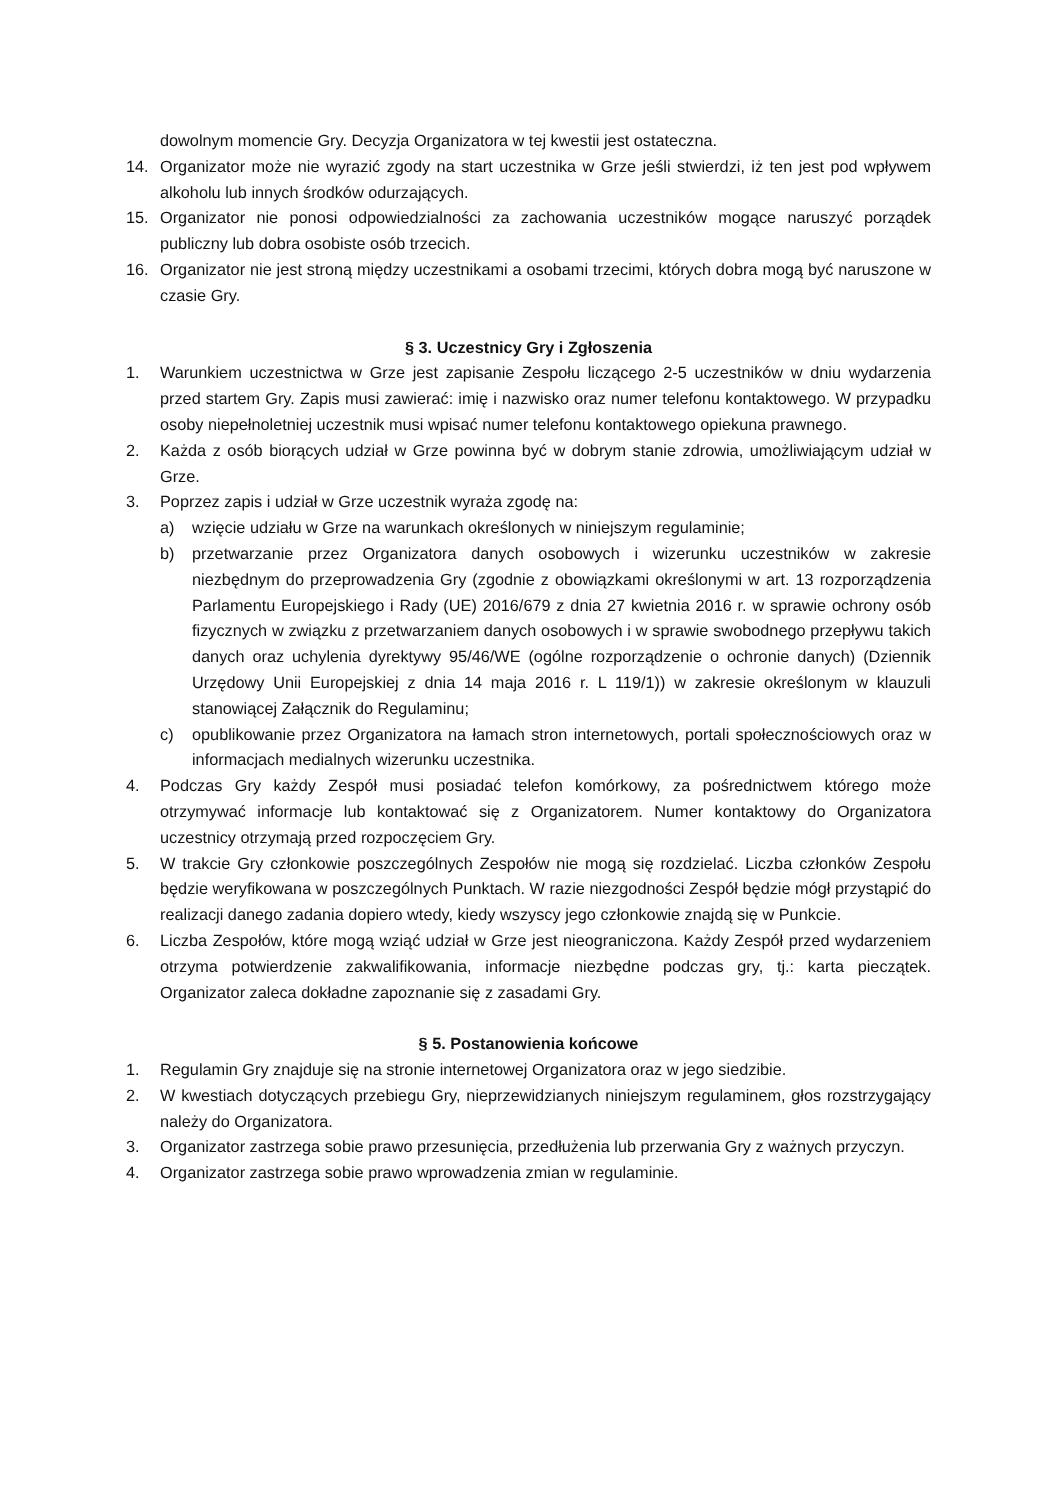dowolnym momencie Gry. Decyzja Organizatora w tej kwestii jest ostateczna.
14. Organizator może nie wyrazić zgody na start uczestnika w Grze jeśli stwierdzi, iż ten jest pod wpływem alkoholu lub innych środków odurzających.
15. Organizator nie ponosi odpowiedzialności za zachowania uczestników mogące naruszyć porządek publiczny lub dobra osobiste osób trzecich.
16. Organizator nie jest stroną między uczestnikami a osobami trzecimi, których dobra mogą być naruszone w czasie Gry.
§ 3. Uczestnicy Gry i Zgłoszenia
1. Warunkiem uczestnictwa w Grze jest zapisanie Zespołu liczącego 2-5 uczestników w dniu wydarzenia przed startem Gry. Zapis musi zawierać: imię i nazwisko oraz numer telefonu kontaktowego. W przypadku osoby niepełnoletniej uczestnik musi wpisać numer telefonu kontaktowego opiekuna prawnego.
2. Każda z osób biorących udział w Grze powinna być w dobrym stanie zdrowia, umożliwiającym udział w Grze.
3. Poprzez zapis i udział w Grze uczestnik wyraża zgodę na:
a) wzięcie udziału w Grze na warunkach określonych w niniejszym regulaminie;
b) przetwarzanie przez Organizatora danych osobowych i wizerunku uczestników w zakresie niezbędnym do przeprowadzenia Gry (zgodnie z obowiązkami określonymi w art. 13 rozporządzenia Parlamentu Europejskiego i Rady (UE) 2016/679 z dnia 27 kwietnia 2016 r. w sprawie ochrony osób fizycznych w związku z przetwarzaniem danych osobowych i w sprawie swobodnego przepływu takich danych oraz uchylenia dyrektywy 95/46/WE (ogólne rozporządzenie o ochronie danych) (Dziennik Urzędowy Unii Europejskiej z dnia 14 maja 2016 r. L 119/1)) w zakresie określonym w klauzuli stanowiącej Załącznik do Regulaminu;
c) opublikowanie przez Organizatora na łamach stron internetowych, portali społecznościowych oraz w informacjach medialnych wizerunku uczestnika.
4. Podczas Gry każdy Zespół musi posiadać telefon komórkowy, za pośrednictwem którego może otrzymywać informacje lub kontaktować się z Organizatorem. Numer kontaktowy do Organizatora uczestnicy otrzymają przed rozpoczęciem Gry.
5. W trakcie Gry członkowie poszczególnych Zespołów nie mogą się rozdzielać. Liczba członków Zespołu będzie weryfikowana w poszczególnych Punktach. W razie niezgodności Zespół będzie mógł przystąpić do realizacji danego zadania dopiero wtedy, kiedy wszyscy jego członkowie znajdą się w Punkcie.
6. Liczba Zespołów, które mogą wziąć udział w Grze jest nieograniczona. Każdy Zespół przed wydarzeniem otrzyma potwierdzenie zakwalifikowania, informacje niezbędne podczas gry, tj.: karta pieczątek. Organizator zaleca dokładne zapoznanie się z zasadami Gry.
§ 5. Postanowienia końcowe
1. Regulamin Gry znajduje się na stronie internetowej Organizatora oraz w jego siedzibie.
2. W kwestiach dotyczących przebiegu Gry, nieprzewidzianych niniejszym regulaminem, głos rozstrzygający należy do Organizatora.
3. Organizator zastrzega sobie prawo przesunięcia, przedłużenia lub przerwania Gry z ważnych przyczyn.
4. Organizator zastrzega sobie prawo wprowadzenia zmian w regulaminie.